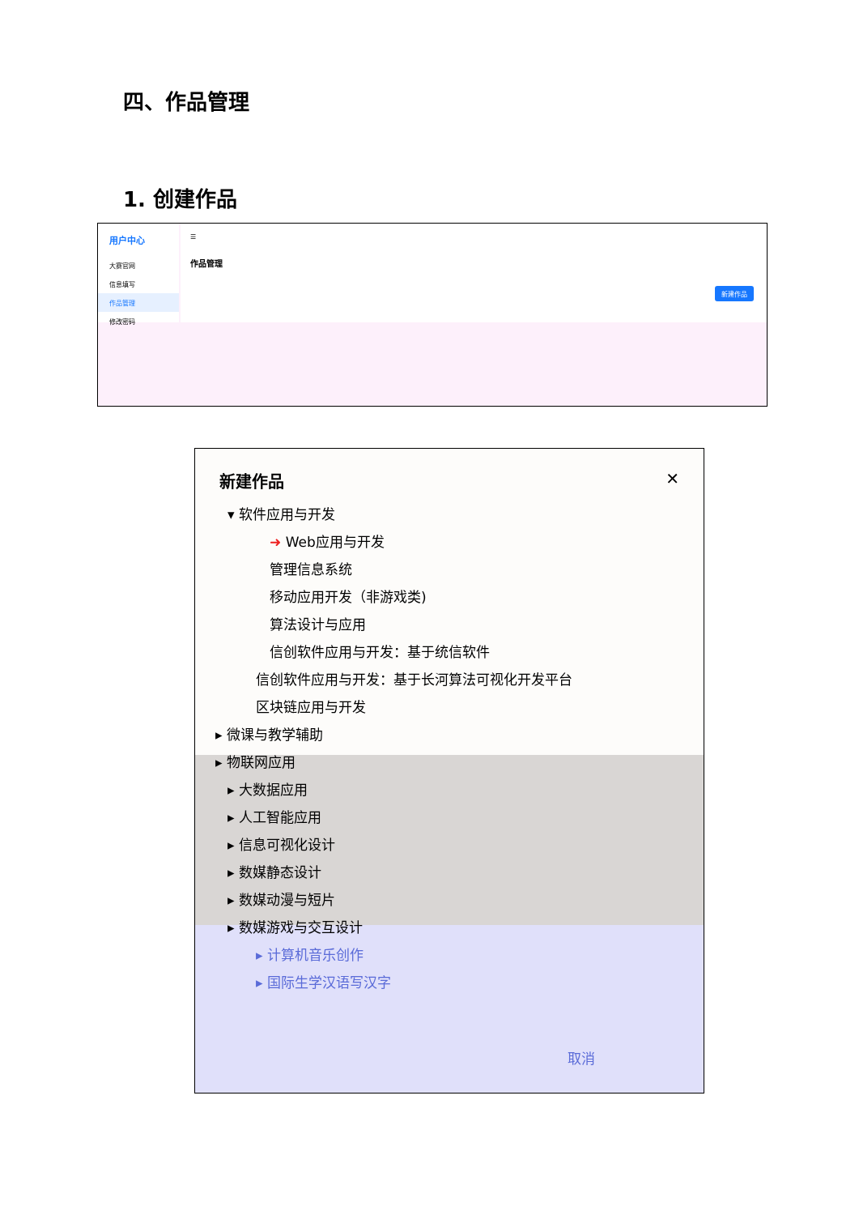四、作品管理
1. 创建作品
用户中心
大赛官网
信息填写
作品管理
修改密码
☰
作品管理
新建作品
新建作品 ✕
▾ 软件应用与开发
➜ Web应用与开发
管理信息系统
移动应用开发（非游戏类)
算法设计与应用
信创软件应用与开发：基于统信软件
信创软件应用与开发：基于长河算法可视化开发平台
区块链应用与开发
▸ 微课与教学辅助
▸ 物联网应用
▸ 大数据应用
▸ 人工智能应用
▸ 信息可视化设计
▸ 数媒静态设计
▸ 数媒动漫与短片
▸ 数媒游戏与交互设计
▸ 计算机音乐创作
▸ 国际生学汉语写汉字
取消